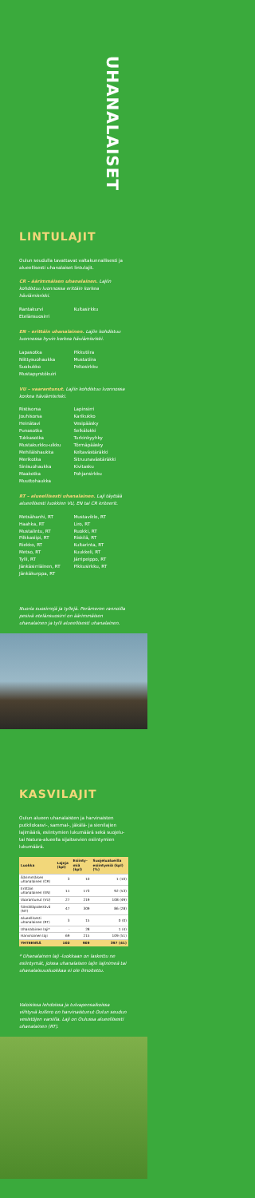UHANALAISET
LINTULAJIT
Oulun seudulla tavattavat valtakunnallisesti ja alueellisesti uhanalaiset lintulajit.
CR – äärimmäisen uhanalainen. Lajiin kohdistuu luonnossa erittäin korkea häviämisriski.
Rantakurvi
Etelänsuosirri
Kultasirkku
EN – erittäin uhanalainen. Lajiin kohdistuu luonnossa hyvin korkea häviämisriski.
Lapasotka
Niittysuohaukka
Suokukko
Mustapyrstökuiri
Pikkutiira
Mustatiira
Peltosirkku
VU – vaarantunut. Lajiin kohdistuu luonnossa korkea häviämisriski.
Ristisorsa
Jouhisorsa
Heinätavi
Punasotka
Tukkasotka
Mustakurkku-uikku
Mehiläishaukka
Merikotka
Sinisuohaukka
Maakotka
Muuttohaukka
Lapinsirri
Karikukko
Vesipääsky
Selkälokki
Turkinkyyhky
Törmäpääsky
Keltavästäräkki
Sitruunavästäräkki
Kivitasku
Pohjansirkku
RT – alueellisesti uhanalainen. Laji täyttää alueellisesti luokkien VU, EN tai CR kriteerit.
Metsähanhi, RT
Haahka, RT
Mustalintu, RT
Pilkkasiipi, RT
Riekko, RT
Metso, RT
Tylli, RT
Jänkäsirriäinen, RT
Jänkäkurppa, RT
Mustaviklo, RT
Liro, RT
Ruokki, RT
Riskilä, RT
Kultarinta, RT
Kuukkeli, RT
Järripeippo, RT
Pikkusirkku, RT
Nuoria suosirrejä ja tyllejä. Perämeren rannoilla pesivä etelänsuosirri on äärimmäisen uhanalainen ja tylli alueellisesti uhanalainen.
KASVILAJIT
Oulun alueen uhanalaisten ja harvinaisten putkilokasvi-, sammal-, jäkälä- ja sienilajien lajimäärä, esiintymien lukumäärä sekä suojelu- tai Natura-alueella sijaitsevien esiintymien lukumäärä.
| Luokka | Lajeja (kpl) | Esiinty-miä (kpl) | Suojelualueilla esiintymiä (kpl) (%) |
| --- | --- | --- | --- |
| Äärimmäisen uhanalainen (CR) | 3 | 10 | 1 (10) |
| Erittäin uhanalainen (EN) | 11 | 173 | 92 (53) |
| Vaarantunut (VU) | 27 | 219 | 108 (49) |
| Silmälläpidettävä (NT) | 47 | 309 | 86 (28) |
| Alueellisesti uhanalainen (RT) | 3 | 15 | 0 (0) |
| Uhanalainen laji* | - | 28 | 1 (4) |
| Harvinainen laji | 69 | 215 | 109 (51) |
| YHTEENSÄ | 160 | 969 | 397 (41) |
* Uhanalainen laji -luokkaan on laskettu ne esiintymät, joissa uhanalaisen lajin lajinimeä tai uhanalaisuusluokkaa ei ole ilmoitettu.
Valoisissa lehdoissa ja tulvapensaikoissa viihtyvä kullero on harvinaistunut Oulun seudun vesistöjen varsilla. Laji on Oulussa alueellisesti uhanalainen (RT).